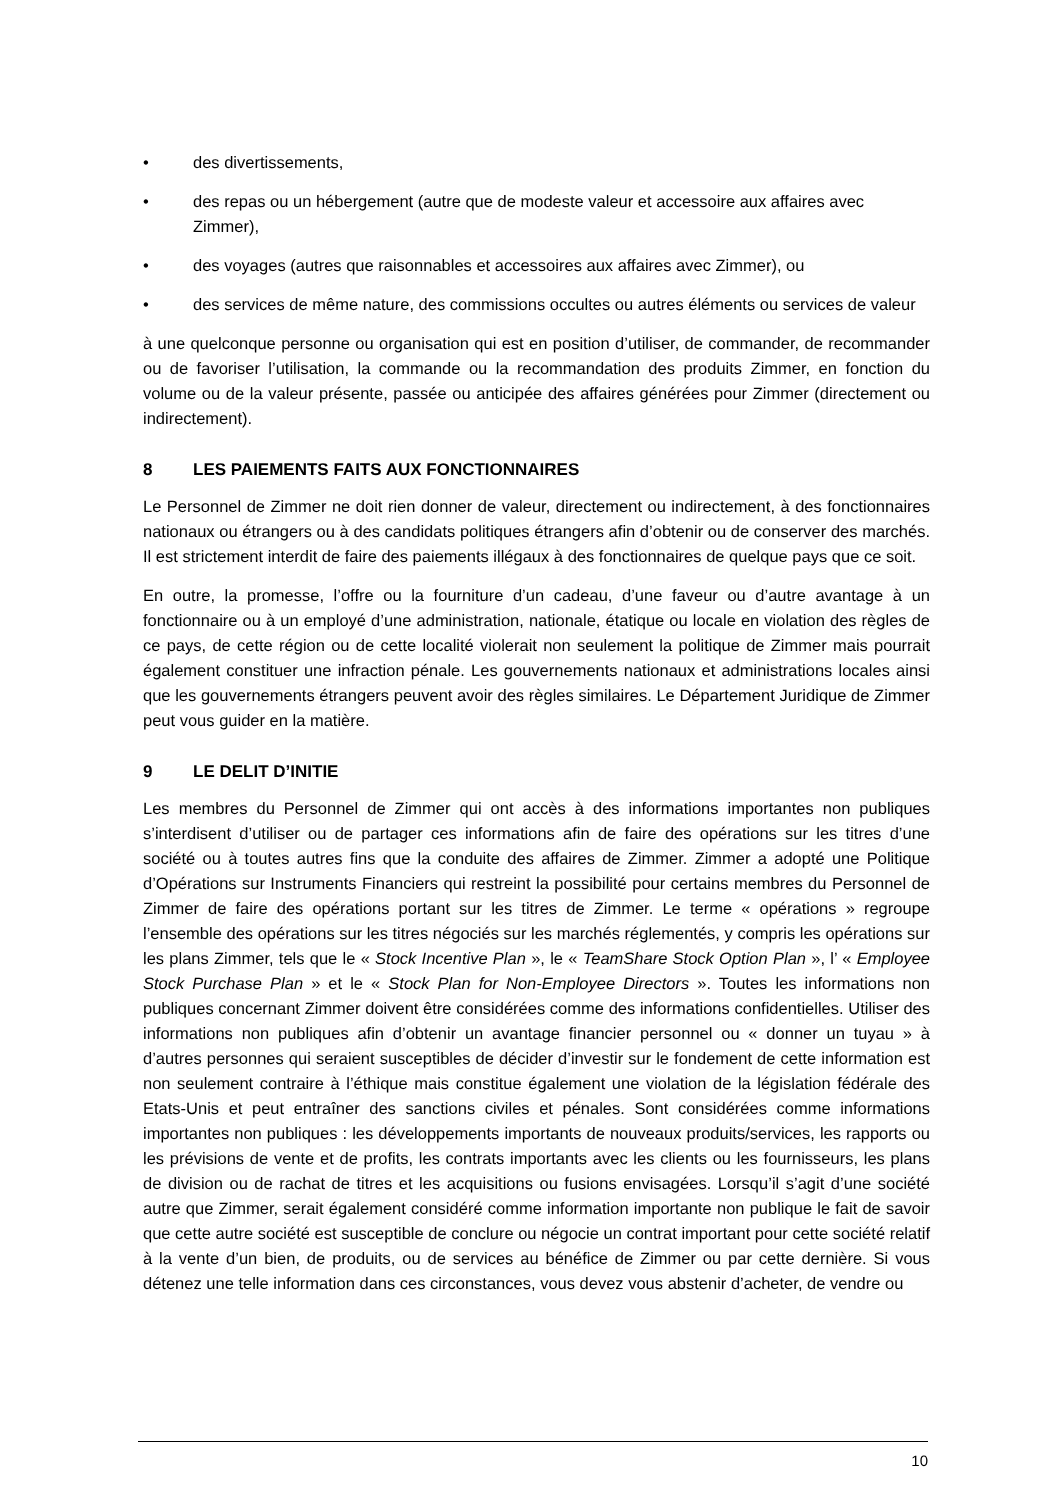• des divertissements,
• des repas ou un hébergement (autre que de modeste valeur et accessoire aux affaires avec Zimmer),
• des voyages (autres que raisonnables et accessoires aux affaires avec Zimmer), ou
• des services de même nature, des commissions occultes ou autres éléments ou services de valeur
à une quelconque personne ou organisation qui est en position d’utiliser, de commander, de recommander ou de favoriser l’utilisation, la commande ou la recommandation des produits Zimmer, en fonction du volume ou de la valeur présente, passée ou anticipée des affaires générées pour Zimmer (directement ou indirectement).
8 LES PAIEMENTS FAITS AUX FONCTIONNAIRES
Le Personnel de Zimmer ne doit rien donner de valeur, directement ou indirectement, à des fonctionnaires nationaux ou étrangers ou à des candidats politiques étrangers afin d’obtenir ou de conserver des marchés. Il est strictement interdit de faire des paiements illégaux à des fonctionnaires de quelque pays que ce soit.
En outre, la promesse, l’offre ou la fourniture d’un cadeau, d’une faveur ou d’autre avantage à un fonctionnaire ou à un employé d’une administration, nationale, étatique ou locale en violation des règles de ce pays, de cette région ou de cette localité violerait non seulement la politique de Zimmer mais pourrait également constituer une infraction pénale. Les gouvernements nationaux et administrations locales ainsi que les gouvernements étrangers peuvent avoir des règles similaires. Le Département Juridique de Zimmer peut vous guider en la matière.
9 LE DELIT D’INITIE
Les membres du Personnel de Zimmer qui ont accès à des informations importantes non publiques s’interdisent d’utiliser ou de partager ces informations afin de faire des opérations sur les titres d’une société ou à toutes autres fins que la conduite des affaires de Zimmer. Zimmer a adopté une Politique d’Opérations sur Instruments Financiers qui restreint la possibilité pour certains membres du Personnel de Zimmer de faire des opérations portant sur les titres de Zimmer. Le terme « opérations » regroupe l’ensemble des opérations sur les titres négociés sur les marchés réglementés, y compris les opérations sur les plans Zimmer, tels que le « Stock Incentive Plan », le « TeamShare Stock Option Plan », l’ « Employee Stock Purchase Plan » et le « Stock Plan for Non-Employee Directors ». Toutes les informations non publiques concernant Zimmer doivent être considérées comme des informations confidentielles. Utiliser des informations non publiques afin d’obtenir un avantage financier personnel ou « donner un tuyau » à d’autres personnes qui seraient susceptibles de décider d’investir sur le fondement de cette information est non seulement contraire à l’éthique mais constitue également une violation de la législation fédérale des Etats-Unis et peut entraîner des sanctions civiles et pénales. Sont considérées comme informations importantes non publiques : les développements importants de nouveaux produits/services, les rapports ou les prévisions de vente et de profits, les contrats importants avec les clients ou les fournisseurs, les plans de division ou de rachat de titres et les acquisitions ou fusions envisagées. Lorsqu’il s’agit d’une société autre que Zimmer, serait également considéré comme information importante non publique le fait de savoir que cette autre société est susceptible de conclure ou négocie un contrat important pour cette société relatif à la vente d’un bien, de produits, ou de services au bénéfice de Zimmer ou par cette dernière. Si vous détenez une telle information dans ces circonstances, vous devez vous abstenir d’acheter, de vendre ou
10